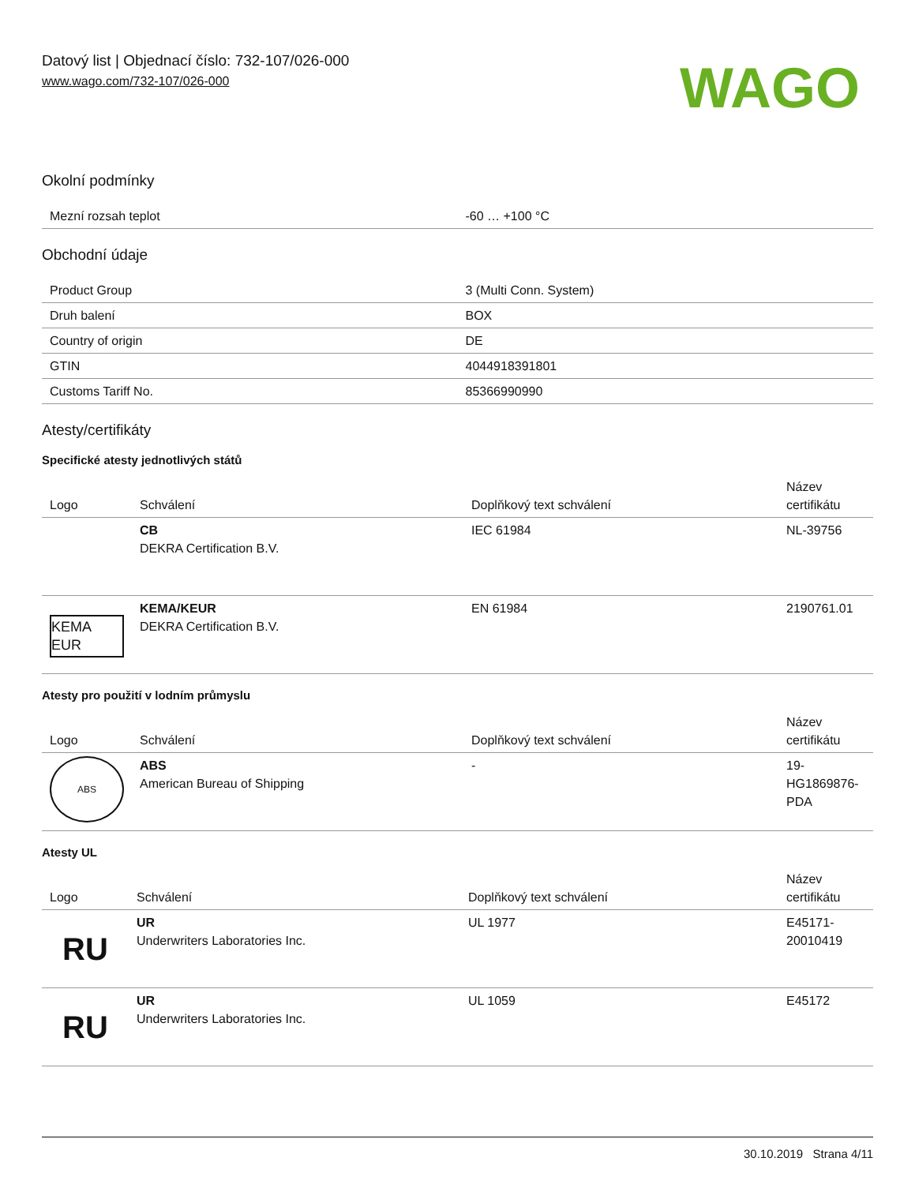Datový list | Objednací číslo: 732-107/026-000
www.wago.com/732-107/026-000
WAGO
Okolní podmínky
| Mezní rozsah teplot | -60 … +100 °C |
Obchodní údaje
| Product Group | 3 (Multi Conn. System) |
| Druh balení | BOX |
| Country of origin | DE |
| GTIN | 4044918391801 |
| Customs Tariff No. | 85366990990 |
Atesty/certifikáty
Specifické atesty jednotlivých států
| Logo | Schválení | Doplňkový text schválení | Název certifikátu |
| --- | --- | --- | --- |
| | CB DEKRA Certification B.V. | IEC 61984 | NL-39756 |
| KEMA EUR | KEMA/KEUR DEKRA Certification B.V. | EN 61984 | 2190761.01 |
Atesty pro použití v lodním průmyslu
| Logo | Schválení | Doplňkový text schválení | Název certifikátu |
| --- | --- | --- | --- |
| ABS | ABS American Bureau of Shipping | - | 19-HG1869876-PDA |
Atesty UL
| Logo | Schválení | Doplňkový text schválení | Název certifikátu |
| --- | --- | --- | --- |
| RU | UR Underwriters Laboratories Inc. | UL 1977 | E45171-20010419 |
| RU | UR Underwriters Laboratories Inc. | UL 1059 | E45172 |
30.10.2019 Strana 4/11